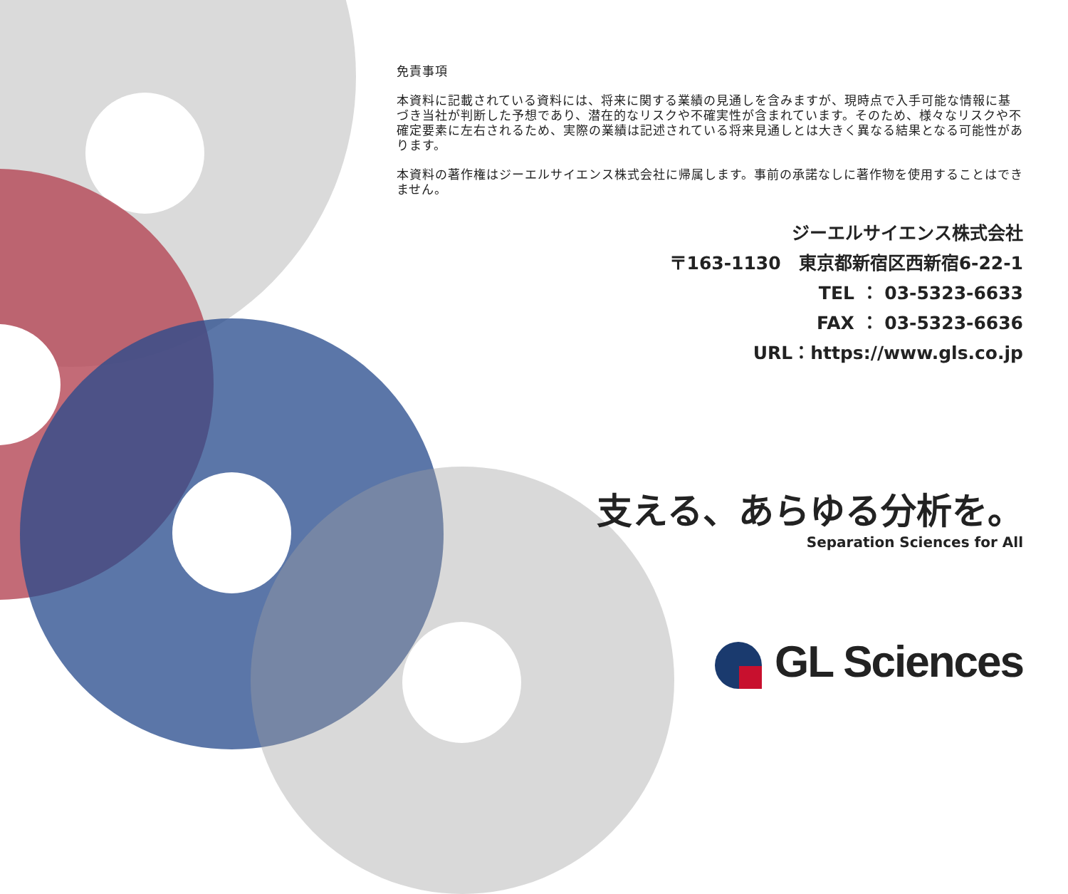免責事項
本資料に記載されている資料には、将来に関する業績の見通しを含みますが、現時点で入手可能な情報に基づき当社が判断した予想であり、潜在的なリスクや不確実性が含まれています。そのため、様々なリスクや不確定要素に左右されるため、実際の業績は記述されている将来見通しとは大きく異なる結果となる可能性があります。
本資料の著作権はジーエルサイエンス株式会社に帰属します。事前の承諾なしに著作物を使用することはできません。
ジーエルサイエンス株式会社
〒163-1130　東京都新宿区西新宿6-22-1
TEL ： 03-5323-6633
FAX ： 03-5323-6636
URL：https://www.gls.co.jp
支える、あらゆる分析を。
Separation Sciences for All
GL Sciences